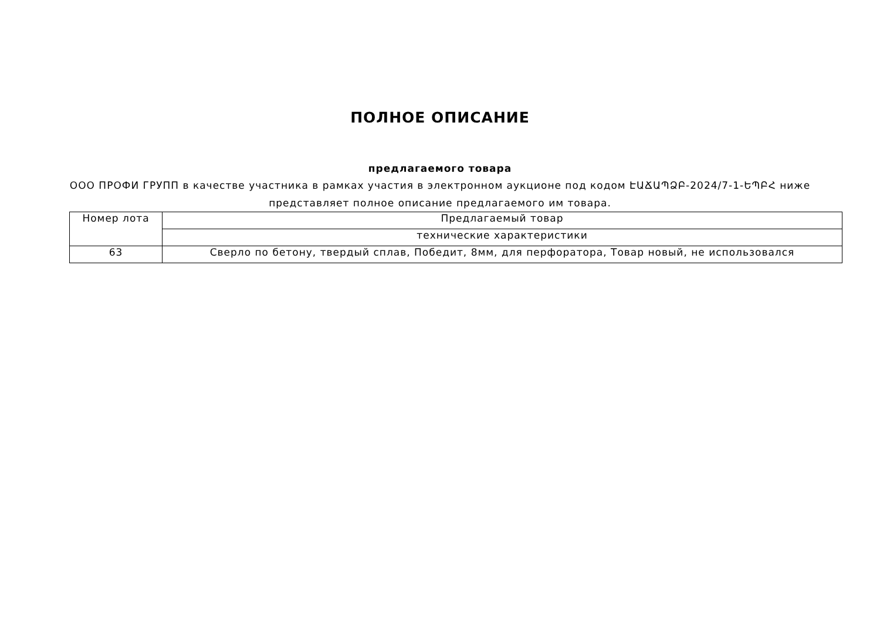ПОЛНОЕ ОПИСАНИЕ
предлагаемого товара
ООО ПРОФИ ГРУПП в качестве участника в рамках участия в электронном аукционе под кодом ԷԱՃԱՊՁԲ-2024/7-1-ԵՊԲՀ ниже представляет полное описание предлагаемого им товара.
| Номер лота | Предлагаемый товар |
| | технические характеристики |
| 63 | Сверло по бетону, твердый сплав, Победит, 8мм, для перфоратора, Товар новый, не использовался |